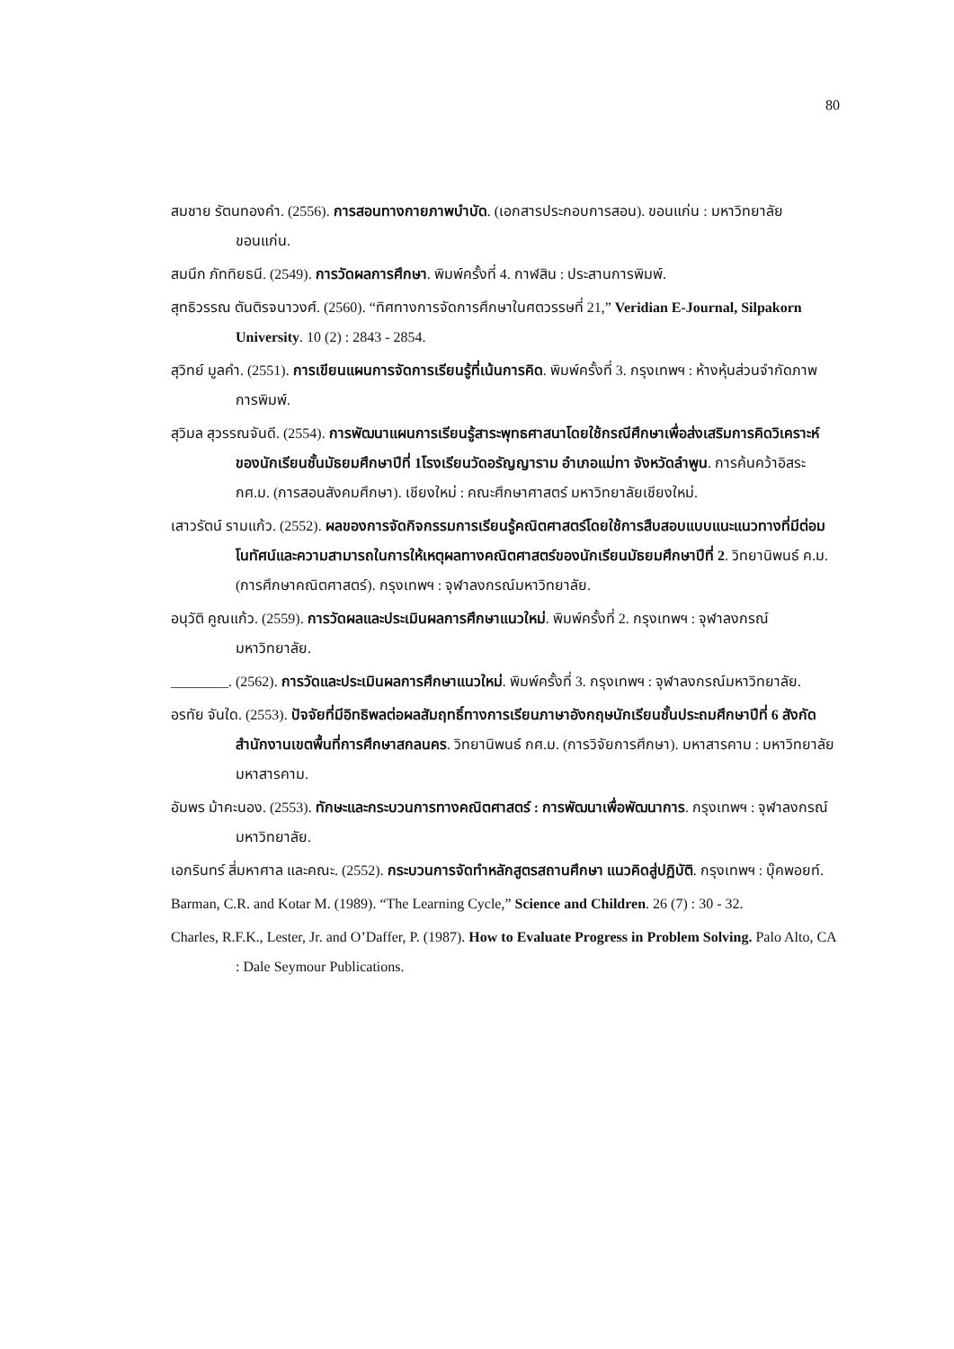80
สมชาย รัตนทองคำ. (2556). การสอนทางกายภาพบำบัด. (เอกสารประกอบการสอน). ขอนแก่น : มหาวิทยาลัยขอนแก่น.
สมนึก ภัททิยธนี. (2549). การวัดผลการศึกษา. พิมพ์ครั้งที่ 4. กาฬสิน : ประสานการพิมพ์.
สุทธิวรรณ ตันติรจนาวงศ์. (2560). “ทิศทางการจัดการศึกษาในศตวรรษที่ 21,” Veridian E-Journal, Silpakorn University. 10 (2) : 2843 - 2854.
สุวิทย์ มูลคำ. (2551). การเขียนแผนการจัดการเรียนรู้ที่เน้นการคิด. พิมพ์ครั้งที่ 3. กรุงเทพฯ : ห้างหุ้นส่วนจำกัดภาพการพิมพ์.
สุวิมล สุวรรณจันดี. (2554). การพัฒนาแผนการเรียนรู้สาระพุทธศาสนาโดยใช้กรณีศึกษาเพื่อส่งเสริมการคิดวิเคราะห์ของนักเรียนชั้นมัธยมศึกษาปีที่ 1โรงเรียนวัดอรัญญาราม อำเภอแม่ทา จังหวัดลำพูน. การค้นคว้าอิสระ กศ.ม. (การสอนสังคมศึกษา). เชียงใหม่ : คณะศึกษาศาสตร์ มหาวิทยาลัยเชียงใหม่.
เสาวรัตน์ รามแก้ว. (2552). ผลของการจัดกิจกรรมการเรียนรู้คณิตศาสตร์โดยใช้การสืบสอบแบบแนะแนวทางที่มีต่อมโนทัศน์และความสามารถในการให้เหตุผลทางคณิตศาสตร์ของนักเรียนมัธยมศึกษาปีที่ 2. วิทยานิพนธ์ ค.ม. (การศึกษาคณิตศาสตร์). กรุงเทพฯ : จุฬาลงกรณ์มหาวิทยาลัย.
อนุวัติ คูณแก้ว. (2559). การวัดผลและประเมินผลการศึกษาแนวใหม่. พิมพ์ครั้งที่ 2. กรุงเทพฯ : จุฬาลงกรณ์มหาวิทยาลัย.
________. (2562). การวัดและประเมินผลการศึกษาแนวใหม่. พิมพ์ครั้งที่ 3. กรุงเทพฯ : จุฬาลงกรณ์มหาวิทยาลัย.
อรทัย จันใด. (2553). ปัจจัยที่มีอิทธิพลต่อผลสัมฤทธิ์ทางการเรียนภาษาอังกฤษนักเรียนชั้นประถมศึกษาปีที่ 6 สังกัดสำนักงานเขตพื้นที่การศึกษาสกลนคร. วิทยานิพนธ์ กศ.ม. (การวิจัยการศึกษา). มหาสารคาม : มหาวิทยาลัยมหาสารคาม.
อัมพร ม้าคะนอง. (2553). ทักษะและกระบวนการทางคณิตศาสตร์ : การพัฒนาเพื่อพัฒนาการ. กรุงเทพฯ : จุฬาลงกรณ์มหาวิทยาลัย.
เอกรินทร์ สี่มหาศาล และคณะ. (2552). กระบวนการจัดทำหลักสูตรสถานศึกษา แนวคิดสู่ปฏิบัติ. กรุงเทพฯ : บุ๊คพอยท์.
Barman, C.R. and Kotar M. (1989). “The Learning Cycle,” Science and Children. 26 (7) : 30 - 32.
Charles, R.F.K., Lester, Jr. and O’Daffer, P. (1987). How to Evaluate Progress in Problem Solving. Palo Alto, CA : Dale Seymour Publications.